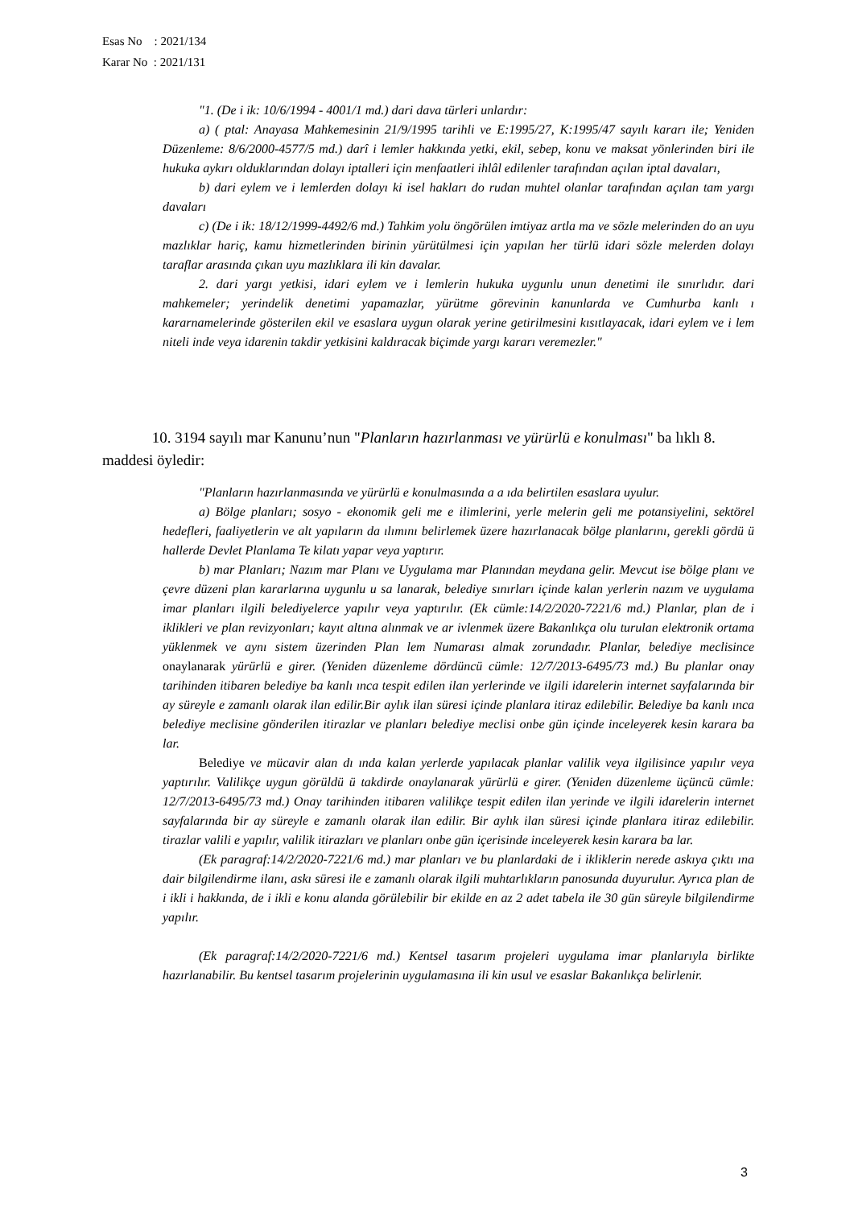Esas No : 2021/134
Karar No : 2021/131
"1. (De i ik: 10/6/1994 - 4001/1 md.) dari dava türleri unlardır:
a) ( ptal: Anayasa Mahkemesinin 21/9/1995 tarihli ve E:1995/27, K:1995/47 sayılı kararı ile; Yeniden Düzenleme: 8/6/2000-4577/5 md.) darî i lemler hakkında yetki, ekil, sebep, konu ve maksat yönlerinden biri ile hukuka aykırı olduklarından dolayı iptalleri için menfaatleri ihlâl edilenler tarafından açılan iptal davaları,
b) dari eylem ve i lemlerden dolayı ki isel hakları do rudan muhtel olanlar tarafından açılan tam yargı davaları
c) (De i ik: 18/12/1999-4492/6 md.) Tahkim yolu öngörülen imtiyaz artla ma ve sözle melerinden do an uyu mazlıklar hariç, kamu hizmetlerinden birinin yürütülmesi için yapılan her türlü idari sözle melerden dolayı taraflar arasında çıkan uyu mazlıklara ili kin davalar.
2. dari yargı yetkisi, idari eylem ve i lemlerin hukuka uygunlu unun denetimi ile sınırlıdır. dari mahkemeler; yerindelik denetimi yapamazlar, yürütme görevinin kanunlarda ve Cumhurba kanlı ı kararnamelerinde gösterilen ekil ve esaslara uygun olarak yerine getirilmesini kısıtlayacak, idari eylem ve i lem niteli inde veya idarenin takdir yetkisini kaldıracak biçimde yargı kararı veremezler."
10. 3194 sayılı mar Kanunu’nun "Planların hazırlanması ve yürürlü e konulması" ba lıklı 8. maddesi öyledir:
"Planların hazırlanmasında ve yürürlü e konulmasında a a ıda belirtilen esaslara uyulur.
a) Bölge planları; sosyo - ekonomik geli me e ilimlerini, yerle melerin geli me potansiyelini, sektörel hedefleri, faaliyetlerin ve alt yapıların da ılımını belirlemek üzere hazırlanacak bölge planlarını, gerekli gördü ü hallerde Devlet Planlama Te kilatı yapar veya yaptırır.
b) mar Planları; Nazım mar Planı ve Uygulama mar Planından meydana gelir. Mevcut ise bölge planı ve çevre düzeni plan kararlarına uygunlu u sa lanarak, belediye sınırları içinde kalan yerlerin nazım ve uygulama imar planları ilgili belediyelerce yapılır veya yaptırılır. (Ek cümle:14/2/2020-7221/6 md.) Planlar, plan de i iklikleri ve plan revizyonları; kayıt altına alınmak ve ar ivlenmek üzere Bakanlıkça olu turulan elektronik ortama yüklenmek ve aynı sistem üzerinden Plan lem Numarası almak zorundadır. Planlar, belediye meclisince onaylanarak yürürlü e girer. (Yeniden düzenleme dördüncü cümle: 12/7/2013-6495/73 md.) Bu planlar onay tarihinden itibaren belediye ba kanlı ınca tespit edilen ilan yerlerinde ve ilgili idarelerin internet sayfalarında bir ay süreyle e zamanlı olarak ilan edilir.Bir aylık ilan süresi içinde planlara itiraz edilebilir. Belediye ba kanlı ınca belediye meclisine gönderilen itirazlar ve planları belediye meclisi onbe gün içinde inceleyerek kesin karara ba lar.
Belediye ve mücavir alan dı ında kalan yerlerde yapılacak planlar valilik veya ilgilisince yapılır veya yaptırılır. Valilikçe uygun görüldü ü takdirde onaylanarak yürürlü e girer. (Yeniden düzenleme üçüncü cümle: 12/7/2013-6495/73 md.) Onay tarihinden itibaren valilikçe tespit edilen ilan yerinde ve ilgili idarelerin internet sayfalarında bir ay süreyle e zamanlı olarak ilan edilir. Bir aylık ilan süresi içinde planlara itiraz edilebilir. tirazlar valili e yapılır, valilik itirazları ve planları onbe gün içerisinde inceleyerek kesin karara ba lar.
(Ek paragraf:14/2/2020-7221/6 md.) mar planları ve bu planlardaki de i ikliklerin nerede askıya çıktı ına dair bilgilendirme ilanı, askı süresi ile e zamanlı olarak ilgili muhtarlıkların panosunda duyurulur. Ayrıca plan de i ikli i hakkında, de i ikli e konu alanda görülebilir bir ekilde en az 2 adet tabela ile 30 gün süreyle bilgilendirme yapılır.
(Ek paragraf:14/2/2020-7221/6 md.) Kentsel tasarım projeleri uygulama imar planlarıyla birlikte hazırlanabilir. Bu kentsel tasarım projelerinin uygulamasına ili kin usul ve esaslar Bakanlıkça belirlenir.
3